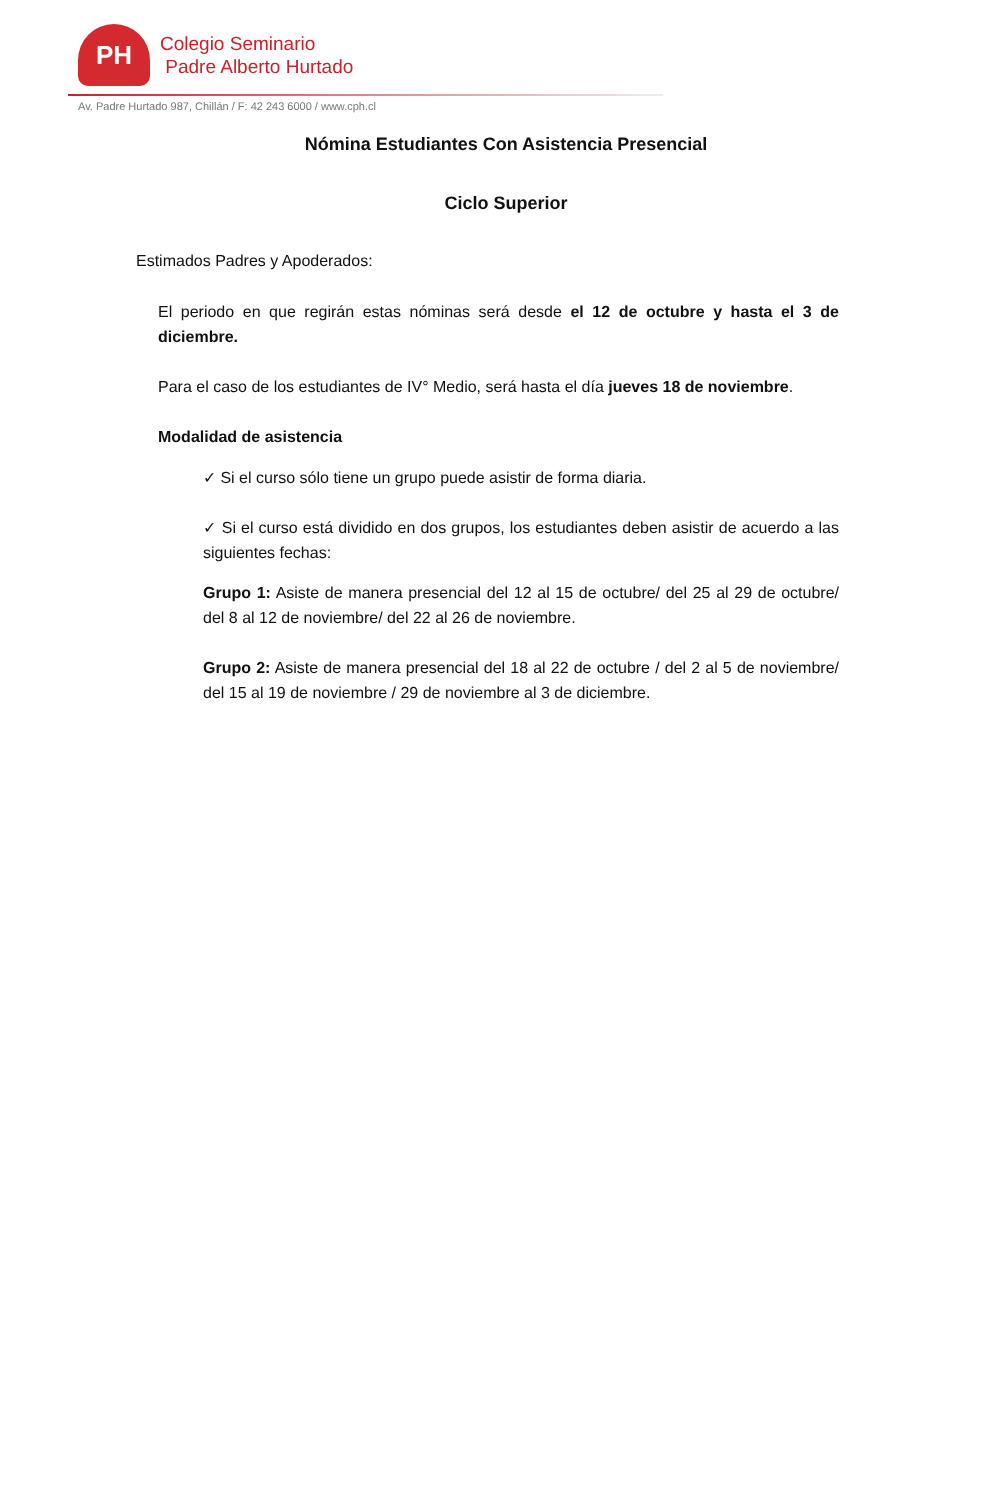PH
Colegio Seminario
Padre Alberto Hurtado
Av. Padre Hurtado 987, Chillán / F: 42 243 6000 / www.cph.cl
Nómina Estudiantes Con Asistencia Presencial
Ciclo Superior
Estimados Padres y Apoderados:
El periodo en que regirán estas nóminas será desde el 12 de octubre y hasta el 3 de diciembre.
Para el caso de los estudiantes de IV° Medio, será hasta el día jueves 18 de noviembre.
Modalidad de asistencia
✓ Si el curso sólo tiene un grupo puede asistir de forma diaria.
✓ Si el curso está dividido en dos grupos, los estudiantes deben asistir de acuerdo a las siguientes fechas:
Grupo 1: Asiste de manera presencial del 12 al 15 de octubre/ del 25 al 29 de octubre/ del 8 al 12 de noviembre/ del 22 al 26 de noviembre.
Grupo 2: Asiste de manera presencial del 18 al 22 de octubre / del 2 al 5 de noviembre/ del 15 al 19 de noviembre / 29 de noviembre al 3 de diciembre.